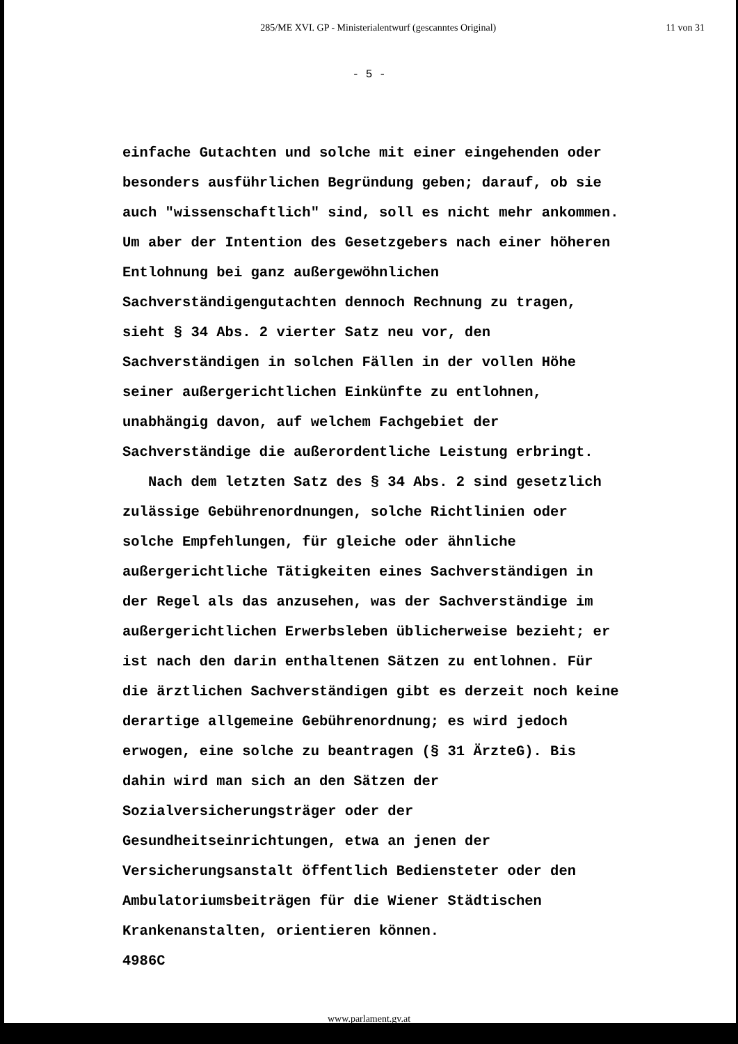285/ME XVI. GP - Ministerialentwurf (gescanntes Original)
11 von 31
- 5 -
einfache Gutachten und solche mit einer eingehenden oder
besonders ausführlichen Begründung geben; darauf, ob sie
auch "wissenschaftlich" sind, soll es nicht mehr ankommen.
Um aber der Intention des Gesetzgebers nach einer höheren
Entlohnung bei ganz außergewöhnlichen
Sachverständigengutachten dennoch Rechnung zu tragen,
sieht § 34 Abs. 2 vierter Satz neu vor, den
Sachverständigen in solchen Fällen in der vollen Höhe
seiner außergerichtlichen Einkünfte zu entlohnen,
unabhängig davon, auf welchem Fachgebiet der
Sachverständige die außerordentliche Leistung erbringt.
Nach dem letzten Satz des § 34 Abs. 2 sind gesetzlich
zulässige Gebührenordnungen, solche Richtlinien oder
solche Empfehlungen, für gleiche oder ähnliche
außergerichtliche Tätigkeiten eines Sachverständigen in
der Regel als das anzusehen, was der Sachverständige im
außergerichtlichen Erwerbsleben üblicherweise bezieht; er
ist nach den darin enthaltenen Sätzen zu entlohnen. Für
die ärztlichen Sachverständigen gibt es derzeit noch keine
derartige allgemeine Gebührenordnung; es wird jedoch
erwogen, eine solche zu beantragen (§ 31 ÄrzteG). Bis
dahin wird man sich an den Sätzen der
Sozialversicherungsträger oder der
Gesundheitseinrichtungen, etwa an jenen der
Versicherungsanstalt öffentlich Bediensteter oder den
Ambulatoriumsbeiträgen für die Wiener Städtischen
Krankenanstalten, orientieren können.
4986C
www.parlament.gv.at